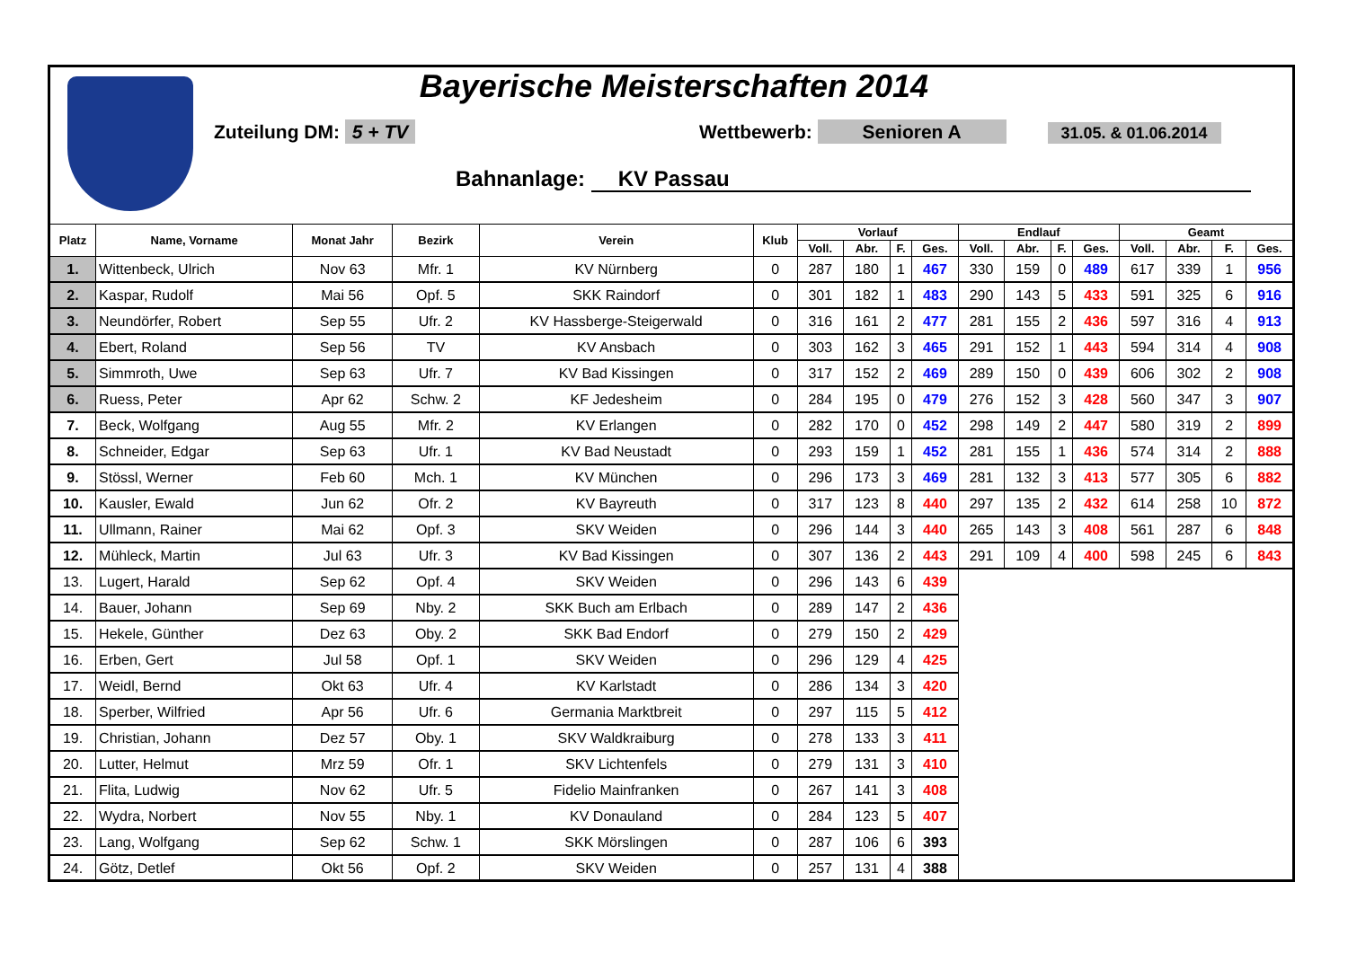Bayerische Meisterschaften 2014
Zuteilung DM: 5 + TV Wettbewerb: Senioren A 31.05. & 01.06.2014
Bahnanlage: KV Passau
| Platz | Name, Vorname | Monat Jahr | Bezirk | Verein | Klub | Vorlauf | | | | Endlauf | | | | Geamt | | | |
| --- | --- | --- | --- | --- | --- | --- | --- | --- | --- | --- | --- | --- | --- | --- | --- | --- | --- |
| | | | | | | Voll. | Abr. | F. | Ges. | Voll. | Abr. | F. | Ges. | Voll. | Abr. | F. | Ges. |
| 1. | Wittenbeck, Ulrich | Nov 63 | Mfr. 1 | KV Nürnberg | 0 | 287 | 180 | 1 | 467 | 330 | 159 | 0 | 489 | 617 | 339 | 1 | 956 |
| 2. | Kaspar, Rudolf | Mai 56 | Opf. 5 | SKK Raindorf | 0 | 301 | 182 | 1 | 483 | 290 | 143 | 5 | 433 | 591 | 325 | 6 | 916 |
| 3. | Neundörfer, Robert | Sep 55 | Ufr. 2 | KV Hassberge-Steigerwald | 0 | 316 | 161 | 2 | 477 | 281 | 155 | 2 | 436 | 597 | 316 | 4 | 913 |
| 4. | Ebert, Roland | Sep 56 | TV | KV Ansbach | 0 | 303 | 162 | 3 | 465 | 291 | 152 | 1 | 443 | 594 | 314 | 4 | 908 |
| 5. | Simmroth, Uwe | Sep 63 | Ufr. 7 | KV Bad Kissingen | 0 | 317 | 152 | 2 | 469 | 289 | 150 | 0 | 439 | 606 | 302 | 2 | 908 |
| 6. | Ruess, Peter | Apr 62 | Schw. 2 | KF Jedesheim | 0 | 284 | 195 | 0 | 479 | 276 | 152 | 3 | 428 | 560 | 347 | 3 | 907 |
| 7. | Beck, Wolfgang | Aug 55 | Mfr. 2 | KV Erlangen | 0 | 282 | 170 | 0 | 452 | 298 | 149 | 2 | 447 | 580 | 319 | 2 | 899 |
| 8. | Schneider, Edgar | Sep 63 | Ufr. 1 | KV Bad Neustadt | 0 | 293 | 159 | 1 | 452 | 281 | 155 | 1 | 436 | 574 | 314 | 2 | 888 |
| 9. | Stössl, Werner | Feb 60 | Mch. 1 | KV München | 0 | 296 | 173 | 3 | 469 | 281 | 132 | 3 | 413 | 577 | 305 | 6 | 882 |
| 10. | Kausler, Ewald | Jun 62 | Ofr. 2 | KV Bayreuth | 0 | 317 | 123 | 8 | 440 | 297 | 135 | 2 | 432 | 614 | 258 | 10 | 872 |
| 11. | Ullmann, Rainer | Mai 62 | Opf. 3 | SKV Weiden | 0 | 296 | 144 | 3 | 440 | 265 | 143 | 3 | 408 | 561 | 287 | 6 | 848 |
| 12. | Mühleck, Martin | Jul 63 | Ufr. 3 | KV Bad Kissingen | 0 | 307 | 136 | 2 | 443 | 291 | 109 | 4 | 400 | 598 | 245 | 6 | 843 |
| 13. | Lugert, Harald | Sep 62 | Opf. 4 | SKV Weiden | 0 | 296 | 143 | 6 | 439 | | | | | | | | |
| 14. | Bauer, Johann | Sep 69 | Nby. 2 | SKK Buch am Erlbach | 0 | 289 | 147 | 2 | 436 | | | | | | | | |
| 15. | Hekele, Günther | Dez 63 | Oby. 2 | SKK Bad Endorf | 0 | 279 | 150 | 2 | 429 | | | | | | | | |
| 16. | Erben, Gert | Jul 58 | Opf. 1 | SKV Weiden | 0 | 296 | 129 | 4 | 425 | | | | | | | | |
| 17. | Weidl, Bernd | Okt 63 | Ufr. 4 | KV Karlstadt | 0 | 286 | 134 | 3 | 420 | | | | | | | | |
| 18. | Sperber, Wilfried | Apr 56 | Ufr. 6 | Germania Marktbreit | 0 | 297 | 115 | 5 | 412 | | | | | | | | |
| 19. | Christian, Johann | Dez 57 | Oby. 1 | SKV Waldkraiburg | 0 | 278 | 133 | 3 | 411 | | | | | | | | |
| 20. | Lutter, Helmut | Mrz 59 | Ofr. 1 | SKV Lichtenfels | 0 | 279 | 131 | 3 | 410 | | | | | | | | |
| 21. | Flita, Ludwig | Nov 62 | Ufr. 5 | Fidelio Mainfranken | 0 | 267 | 141 | 3 | 408 | | | | | | | | |
| 22. | Wydra, Norbert | Nov 55 | Nby. 1 | KV Donauland | 0 | 284 | 123 | 5 | 407 | | | | | | | | |
| 23. | Lang, Wolfgang | Sep 62 | Schw. 1 | SKK Mörslingen | 0 | 287 | 106 | 6 | 393 | | | | | | | | |
| 24. | Götz, Detlef | Okt 56 | Opf. 2 | SKV Weiden | 0 | 257 | 131 | 4 | 388 | | | | | | | | |